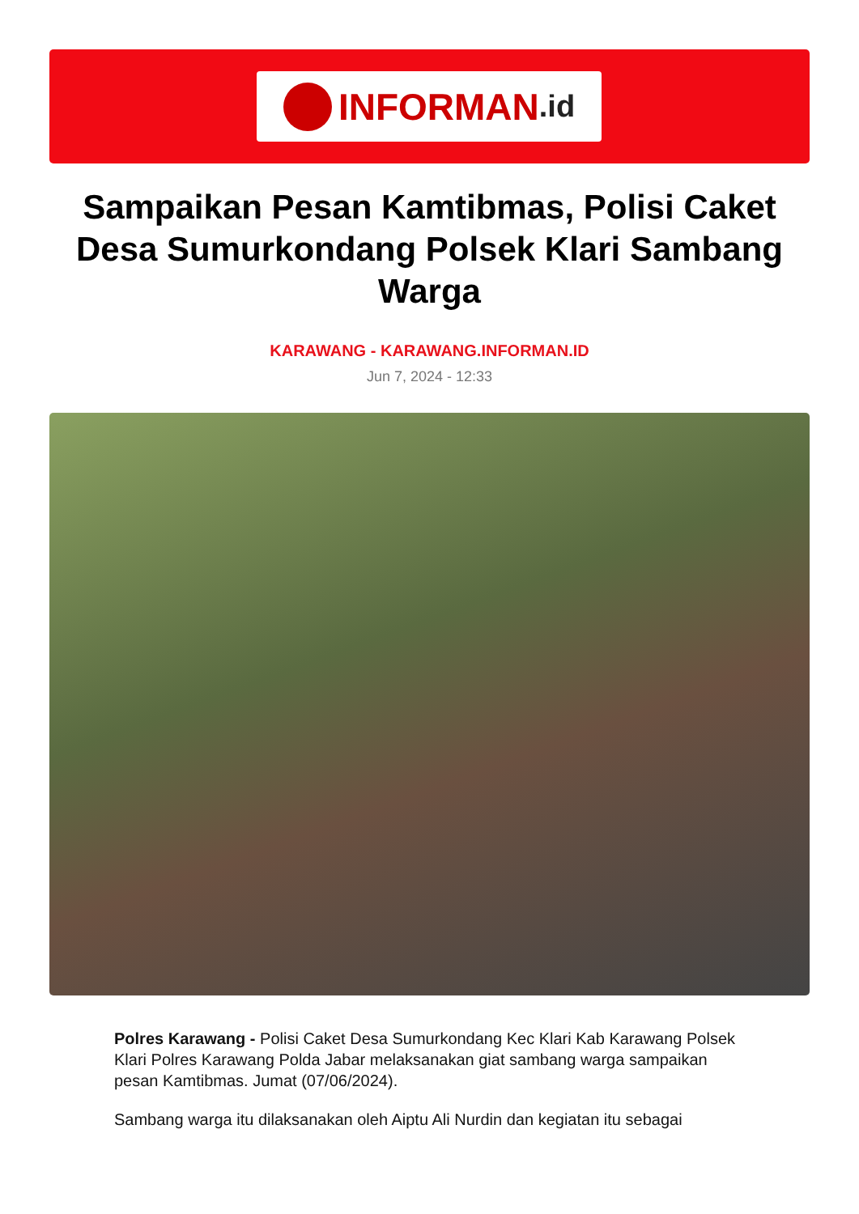INFORMAN.id
Sampaikan Pesan Kamtibmas, Polisi Caket Desa Sumurkondang Polsek Klari Sambang Warga
KARAWANG - KARAWANG.INFORMAN.ID
Jun 7, 2024 - 12:33
Polres Karawang - Polisi Caket Desa Sumurkondang Kec Klari Kab Karawang Polsek Klari Polres Karawang Polda Jabar melaksanakan giat sambang warga sampaikan pesan Kamtibmas. Jumat (07/06/2024).
Sambang warga itu dilaksanakan oleh Aiptu Ali Nurdin dan kegiatan itu sebagai